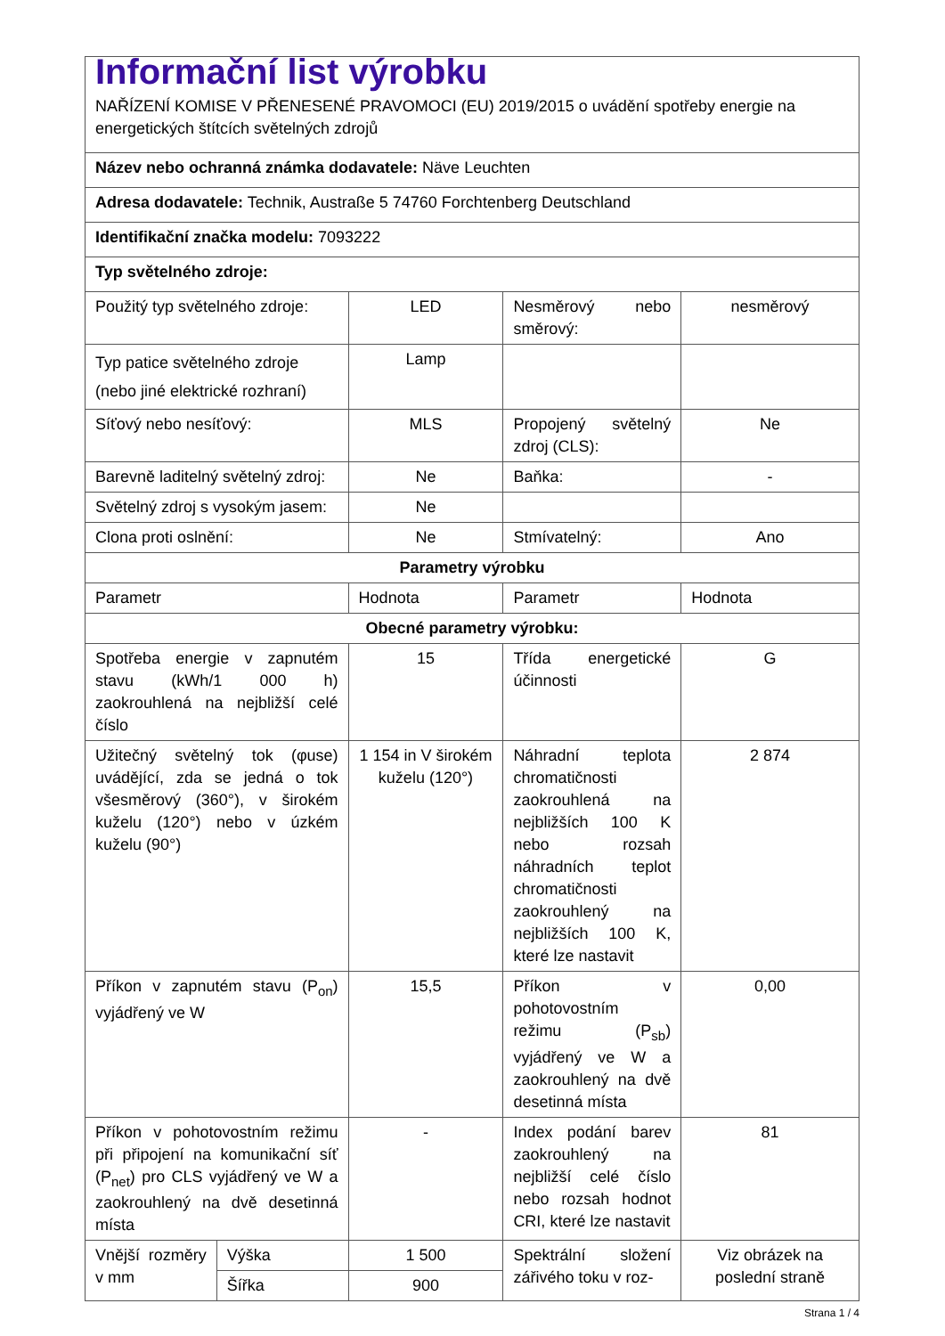Informační list výrobku
NAŘÍZENÍ KOMISE V PŘENESENÉ PRAVOMOCI (EU) 2019/2015 o uvádění spotřeby energie na energetických štítcích světelných zdrojů
| Název nebo ochranná známka dodavatele: Näve Leuchten | | | | |
| Adresa dodavatele: Technik, Austraße 5 74760 Forchtenberg Deutschland | | | | |
| Identifikační značka modelu: 7093222 | | | | |
| Typ světelného zdroje: | | | | |
| Použitý typ světelného zdroje: | | LED | Nesměrový nebo směrový: | nesměrový |
| Typ patice světelného zdroje (nebo jiné elektrické rozhraní) | | Lamp | | |
| Síťový nebo nesíťový: | | MLS | Propojený světelný zdroj (CLS): | Ne |
| Barevně laditelný světelný zdroj: | | Ne | Baňka: | - |
| Světelný zdroj s vysokým jasem: | | Ne | | |
| Clona proti oslnění: | | Ne | Stmívatelný: | Ano |
| Parametry výrobku | | | | |
| Parametr | | Hodnota | Parametr | Hodnota |
| Obecné parametry výrobku: | | | | |
| Spotřeba energie v zapnutém stavu (kWh/1 000 h) zaokrouhlená na nejbližší celé číslo | | 15 | Třída energetické účinnosti | G |
| Užitečný světelný tok (φuse) uvádějící, zda se jedná o tok všesměrový (360°), v širokém kuželu (120°) nebo v úzkém kuželu (90°) | | 1 154 in V širokém kuželu (120°) | Náhradní teplota chromatičnosti zaokrouhlená na nejbližších 100 K nebo rozsah náhradních teplot chromatičnosti zaokrouhlený na nejbližších 100 K, které lze nastavit | 2 874 |
| Příkon v zapnutém stavu (P<sub>on</sub>) vyjádřený ve W | | 15,5 | Příkon v pohotovostním režimu (P<sub>sb</sub>) vyjádřený ve W a zaokrouhlený na dvě desetinná místa | 0,00 |
| Příkon v pohotovostním režimu při připojení na komunikační síť (P<sub>net</sub>) pro CLS vyjádřený ve W a zaokrouhlený na dvě desetinná místa | | - | Index podání barev zaokrouhlený na nejbližší celé číslo nebo rozsah hodnot CRI, které lze nastavit | 81 |
| Vnější rozměry v mm | Výška | 1 500 | Spektrální složení zářivého toku v roz- | Viz obrázek na poslední straně |
| | Šířka | 900 | | |
Strana 1 / 4